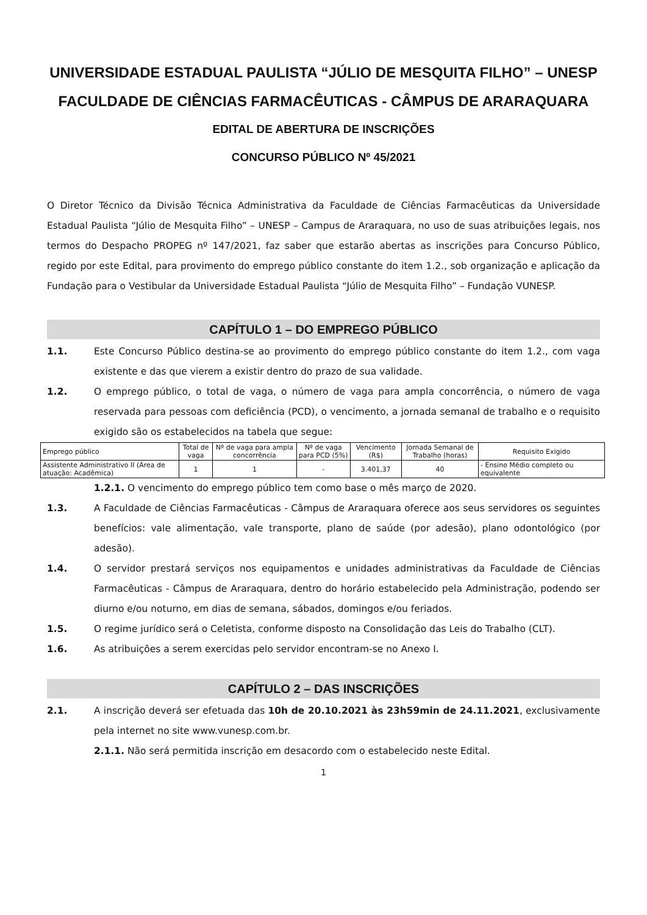UNIVERSIDADE ESTADUAL PAULISTA “JÚLIO DE MESQUITA FILHO” – UNESP
FACULDADE DE CIÊNCIAS FARMACÊUTICAS - CÂMPUS DE ARARAQUARA
EDITAL DE ABERTURA DE INSCRIÇÕES
CONCURSO PÚBLICO Nº 45/2021
O Diretor Técnico da Divisão Técnica Administrativa da Faculdade de Ciências Farmacêuticas da Universidade Estadual Paulista “Júlio de Mesquita Filho” – UNESP – Campus de Araraquara, no uso de suas atribuições legais, nos termos do Despacho PROPEG nº 147/2021, faz saber que estarão abertas as inscrições para Concurso Público, regido por este Edital, para provimento do emprego público constante do item 1.2., sob organização e aplicação da Fundação para o Vestibular da Universidade Estadual Paulista “Júlio de Mesquita Filho” – Fundação VUNESP.
CAPÍTULO 1 – DO EMPREGO PÚBLICO
1.1. Este Concurso Público destina-se ao provimento do emprego público constante do item 1.2., com vaga existente e das que vierem a existir dentro do prazo de sua validade.
1.2. O emprego público, o total de vaga, o número de vaga para ampla concorrência, o número de vaga reservada para pessoas com deficiência (PCD), o vencimento, a jornada semanal de trabalho e o requisito exigido são os estabelecidos na tabela que segue:
| Emprego público | Total de vaga | Nº de vaga para ampla concorrência | Nº de vaga para PCD (5%) | Vencimento (R$) | Jornada Semanal de Trabalho (horas) | Requisito Exigido |
| --- | --- | --- | --- | --- | --- | --- |
| Assistente Administrativo II (Área de atuação: Acadêmica) | 1 | 1 | - | 3.401,37 | 40 | - Ensino Médio completo ou equivalente |
1.2.1. O vencimento do emprego público tem como base o mês março de 2020.
1.3. A Faculdade de Ciências Farmacêuticas - Câmpus de Araraquara oferece aos seus servidores os seguintes benefícios: vale alimentação, vale transporte, plano de saúde (por adesão), plano odontológico (por adesão).
1.4. O servidor prestará serviços nos equipamentos e unidades administrativas da Faculdade de Ciências Farmacêuticas - Câmpus de Araraquara, dentro do horário estabelecido pela Administração, podendo ser diurno e/ou noturno, em dias de semana, sábados, domingos e/ou feriados.
1.5. O regime jurídico será o Celetista, conforme disposto na Consolidação das Leis do Trabalho (CLT).
1.6. As atribuições a serem exercidas pelo servidor encontram-se no Anexo I.
CAPÍTULO 2 – DAS INSCRIÇÕES
2.1. A inscrição deverá ser efetuada das 10h de 20.10.2021 às 23h59min de 24.11.2021, exclusivamente pela internet no site www.vunesp.com.br.
2.1.1. Não será permitida inscrição em desacordo com o estabelecido neste Edital.
1